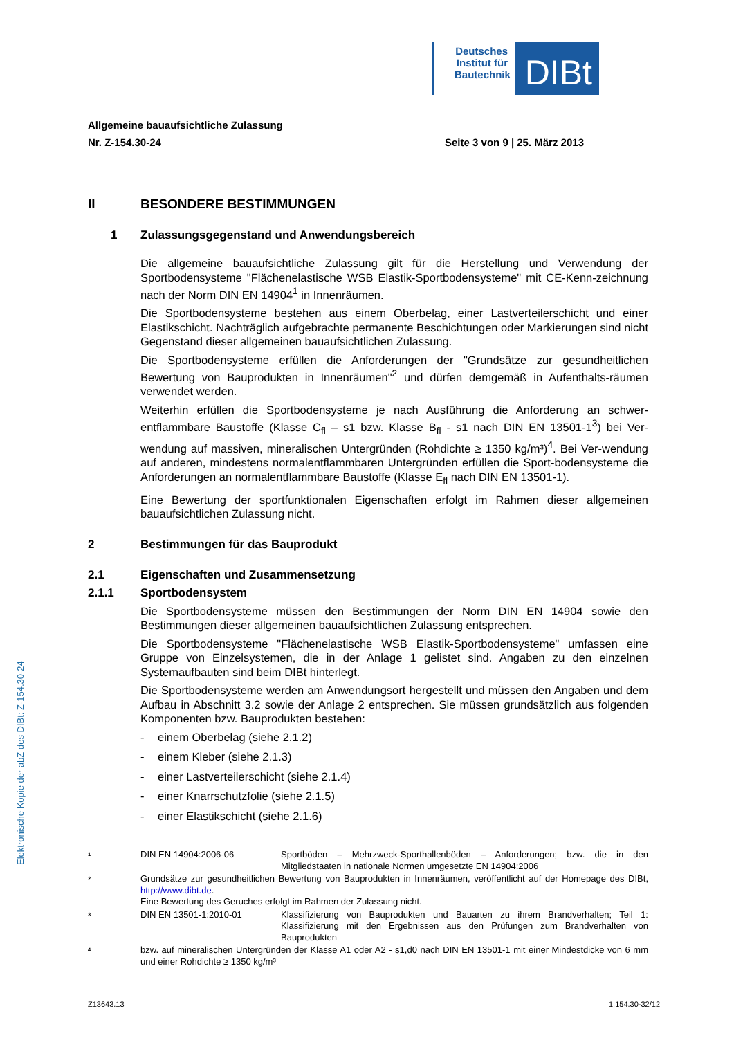Deutsches Institut für Bautechnik
DIBt
Elektronische Kopie der abZ des DIBt: Z-154.30-24
Allgemeine bauaufsichtliche Zulassung
Nr. Z-154.30-24
Seite 3 von 9 | 25. März 2013
II BESONDERE BESTIMMUNGEN
1 Zulassungsgegenstand und Anwendungsbereich
Die allgemeine bauaufsichtliche Zulassung gilt für die Herstellung und Verwendung der Sportbodensysteme "Flächenelastische WSB Elastik-Sportbodensysteme" mit CE-Kenn-zeichnung nach der Norm DIN EN 14904<sup>1</sup> in Innenräumen.
Die Sportbodensysteme bestehen aus einem Oberbelag, einer Lastverteilerschicht und einer Elastikschicht. Nachträglich aufgebrachte permanente Beschichtungen oder Markierungen sind nicht Gegenstand dieser allgemeinen bauaufsichtlichen Zulassung.
Die Sportbodensysteme erfüllen die Anforderungen der "Grundsätze zur gesundheitlichen Bewertung von Bauprodukten in Innenräumen"<sup>2</sup> und dürfen demgemäß in Aufenthalts-räumen verwendet werden.
Weiterhin erfüllen die Sportbodensysteme je nach Ausführung die Anforderung an schwer-entflammbare Baustoffe (Klasse C<sub>fl</sub> – s1 bzw. Klasse B<sub>fl</sub> - s1 nach DIN EN 13501-1<sup>3</sup>) bei Ver-wendung auf massiven, mineralischen Untergründen (Rohdichte ≥ 1350 kg/m³)<sup>4</sup>. Bei Ver-wendung auf anderen, mindestens normalentflammbaren Untergründen erfüllen die Sport-bodensysteme die Anforderungen an normalentflammbare Baustoffe (Klasse E<sub>fl</sub> nach DIN EN 13501-1).
Eine Bewertung der sportfunktionalen Eigenschaften erfolgt im Rahmen dieser allgemeinen bauaufsichtlichen Zulassung nicht.
2 Bestimmungen für das Bauprodukt
2.1 Eigenschaften und Zusammensetzung
2.1.1 Sportbodensystem
Die Sportbodensysteme müssen den Bestimmungen der Norm DIN EN 14904 sowie den Bestimmungen dieser allgemeinen bauaufsichtlichen Zulassung entsprechen.
Die Sportbodensysteme "Flächenelastische WSB Elastik-Sportbodensysteme" umfassen eine Gruppe von Einzelsystemen, die in der Anlage 1 gelistet sind. Angaben zu den einzelnen Systemaufbauten sind beim DIBt hinterlegt.
Die Sportbodensysteme werden am Anwendungsort hergestellt und müssen den Angaben und dem Aufbau in Abschnitt 3.2 sowie der Anlage 2 entsprechen. Sie müssen grundsätzlich aus folgenden Komponenten bzw. Bauprodukten bestehen:
- einem Oberbelag (siehe 2.1.2)
- einem Kleber (siehe 2.1.3)
- einer Lastverteilerschicht (siehe 2.1.4)
- einer Knarrschutzfolie (siehe 2.1.5)
- einer Elastikschicht (siehe 2.1.6)
<sup>1</sup>
DIN EN 14904:2006-06 Sportböden – Mehrzweck-Sporthallenböden – Anforderungen; bzw. die in den Mitgliedstaaten in nationale Normen umgesetzte EN 14904:2006
<sup>2</sup>
Grundsätze zur gesundheitlichen Bewertung von Bauprodukten in Innenräumen, veröffentlicht auf der Homepage des DIBt, http://www.dibt.de.
Eine Bewertung des Geruches erfolgt im Rahmen der Zulassung nicht.
<sup>3</sup>
DIN EN 13501-1:2010-01 Klassifizierung von Bauprodukten und Bauarten zu ihrem Brandverhalten; Teil 1: Klassifizierung mit den Ergebnissen aus den Prüfungen zum Brandverhalten von Bauprodukten
<sup>4</sup>
bzw. auf mineralischen Untergründen der Klasse A1 oder A2 - s1,d0 nach DIN EN 13501-1 mit einer Mindestdicke von 6 mm und einer Rohdichte ≥ 1350 kg/m³
Z13643.13 1.154.30-32/12